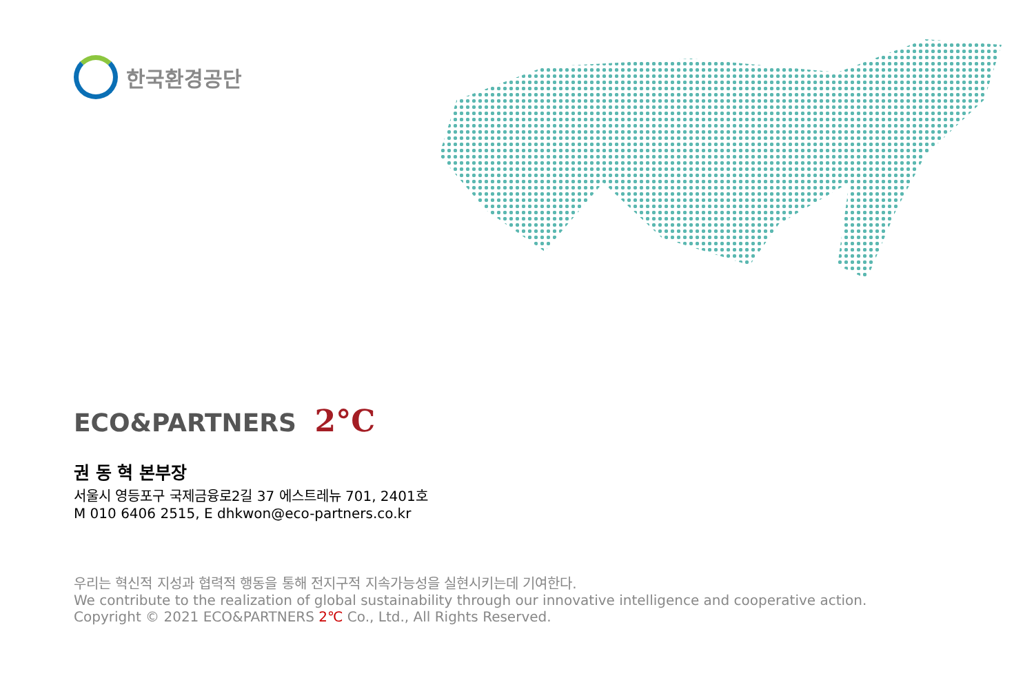한국환경공단
ECO&PARTNERS 2°C
권 동 혁 본부장
서울시 영등포구 국제금융로2길 37 에스트레뉴 701, 2401호
M 010 6406 2515, E dhkwon@eco-partners.co.kr
우리는 혁신적 지성과 협력적 행동을 통해 전지구적 지속가능성을 실현시키는데 기여한다.
We contribute to the realization of global sustainability through our innovative intelligence and cooperative action.
Copyright © 2021 ECO&PARTNERS 2℃ Co., Ltd., All Rights Reserved.